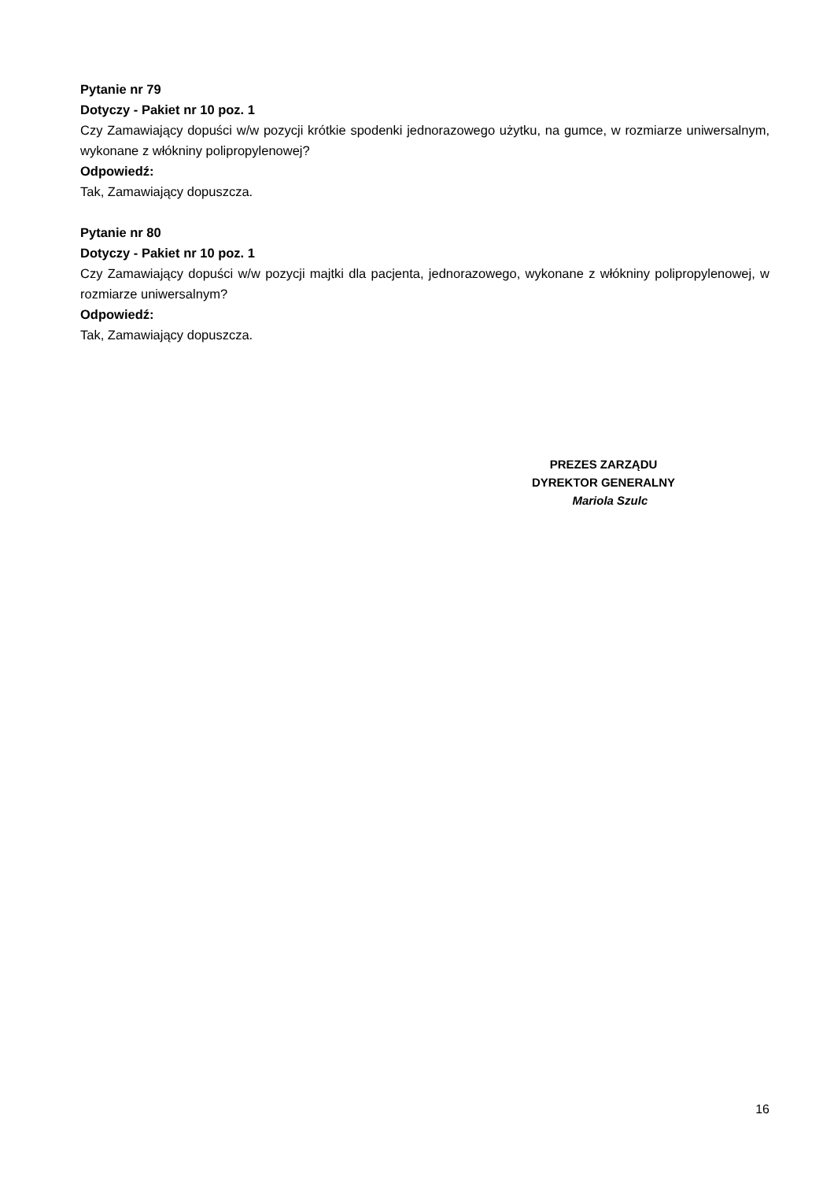Pytanie nr 79
Dotyczy - Pakiet nr 10 poz. 1
Czy Zamawiający dopuści w/w pozycji krótkie spodenki jednorazowego użytku, na gumce, w rozmiarze uniwersalnym, wykonane z włókniny polipropylenowej?
Odpowiedź:
Tak, Zamawiający dopuszcza.
Pytanie nr 80
Dotyczy - Pakiet nr 10 poz. 1
Czy Zamawiający dopuści w/w pozycji majtki dla pacjenta, jednorazowego, wykonane z włókniny polipropylenowej, w rozmiarze uniwersalnym?
Odpowiedź:
Tak, Zamawiający dopuszcza.
PREZES ZARZĄDU
DYREKTOR GENERALNY
Mariola Szulc
16